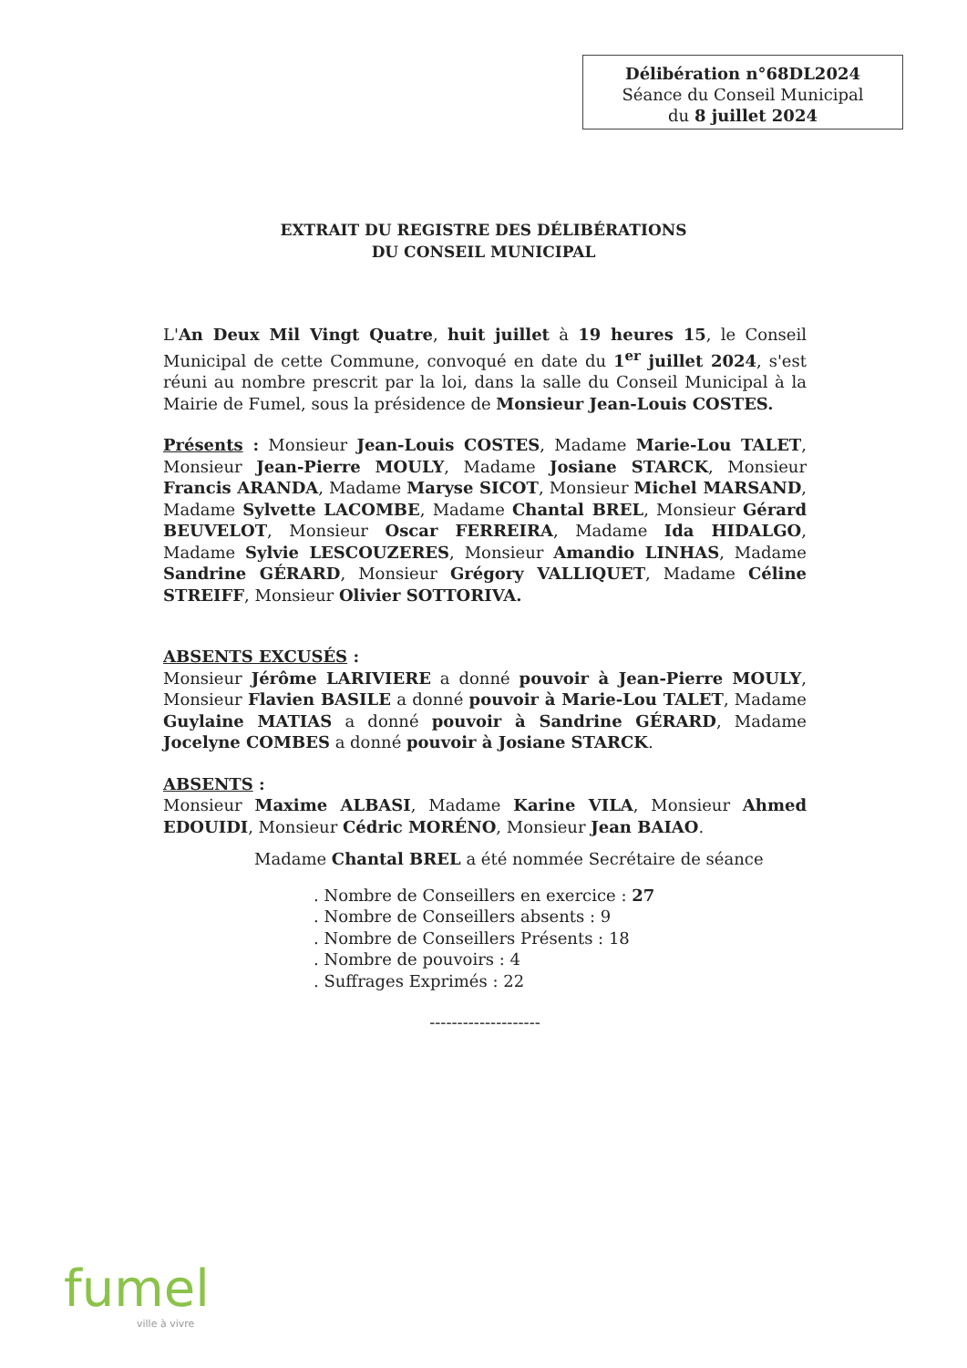Délibération n°68DL2024
Séance du Conseil Municipal
du 8 juillet 2024
EXTRAIT DU REGISTRE DES DÉLIBÉRATIONS
DU CONSEIL MUNICIPAL
L'An Deux Mil Vingt Quatre, huit juillet à 19 heures 15, le Conseil Municipal de cette Commune, convoqué en date du 1<sup>er</sup> juillet 2024, s'est réuni au nombre prescrit par la loi, dans la salle du Conseil Municipal à la Mairie de Fumel, sous la présidence de Monsieur Jean-Louis COSTES.
Présents : Monsieur Jean-Louis COSTES, Madame Marie-Lou TALET, Monsieur Jean-Pierre MOULY, Madame Josiane STARCK, Monsieur Francis ARANDA, Madame Maryse SICOT, Monsieur Michel MARSAND, Madame Sylvette LACOMBE, Madame Chantal BREL, Monsieur Gérard BEUVELOT, Monsieur Oscar FERREIRA, Madame Ida HIDALGO, Madame Sylvie LESCOUZERES, Monsieur Amandio LINHAS, Madame Sandrine GÉRARD, Monsieur Grégory VALLIQUET, Madame Céline STREIFF, Monsieur Olivier SOTTORIVA.
ABSENTS EXCUSÉS :
Monsieur Jérôme LARIVIERE a donné pouvoir à Jean-Pierre MOULY, Monsieur Flavien BASILE a donné pouvoir à Marie-Lou TALET, Madame Guylaine MATIAS a donné pouvoir à Sandrine GÉRARD, Madame Jocelyne COMBES a donné pouvoir à Josiane STARCK.
ABSENTS :
Monsieur Maxime ALBASI, Madame Karine VILA, Monsieur Ahmed EDOUIDI, Monsieur Cédric MORÉNO, Monsieur Jean BAIAO.
Madame Chantal BREL a été nommée Secrétaire de séance
. Nombre de Conseillers en exercice : 27
. Nombre de Conseillers absents : 9
. Nombre de Conseillers Présents : 18
. Nombre de pouvoirs : 4
. Suffrages Exprimés : 22
--------------------
fumel
ville à vivre